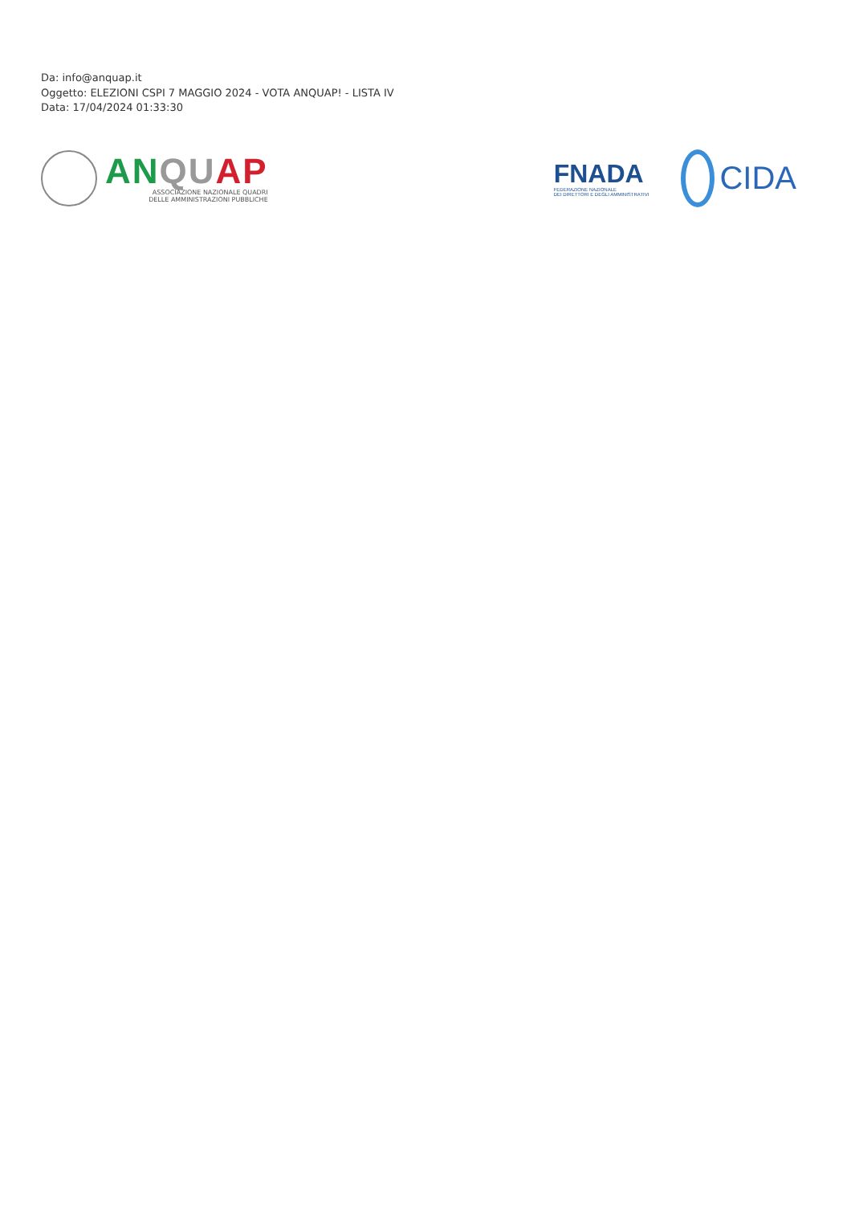Da: info@anquap.it
Oggetto: ELEZIONI CSPI 7 MAGGIO 2024 - VOTA ANQUAP! - LISTA IV
Data: 17/04/2024 01:33:30
AN QU AP
ASSOCIAZIONE NAZIONALE QUADRI
DELLE AMMINISTRAZIONI PUBBLICHE
FNADA
FEDERAZIONE NAZIONALE
DEI DIRETTORI E DEGLI AMMINISTRATIVI
CIDA